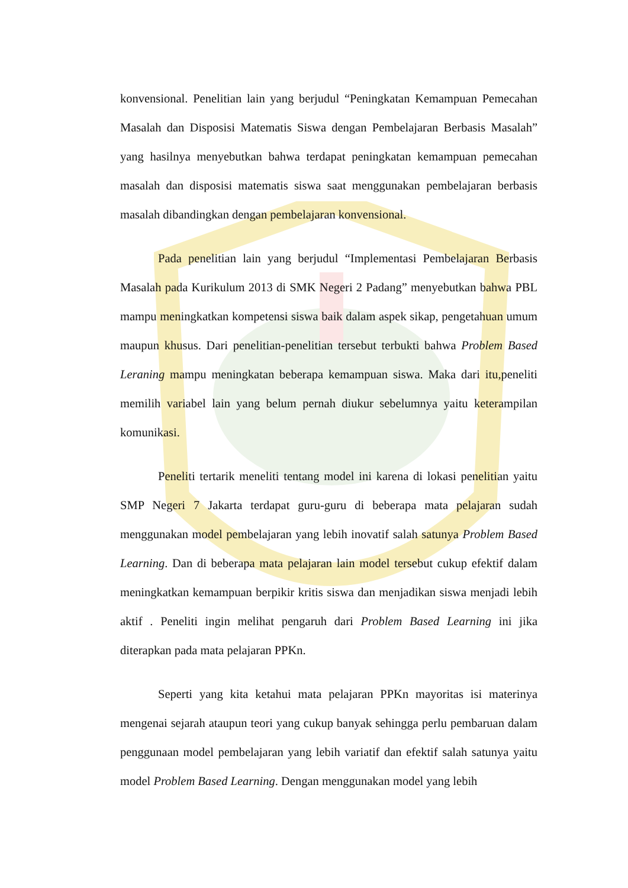konvensional. Penelitian lain yang berjudul “Peningkatan Kemampuan Pemecahan Masalah dan Disposisi Matematis Siswa dengan Pembelajaran Berbasis Masalah” yang hasilnya menyebutkan bahwa terdapat peningkatan kemampuan pemecahan masalah dan disposisi matematis siswa saat menggunakan pembelajaran berbasis masalah dibandingkan dengan pembelajaran konvensional.
Pada penelitian lain yang berjudul “Implementasi Pembelajaran Berbasis Masalah pada Kurikulum 2013 di SMK Negeri 2 Padang” menyebutkan bahwa PBL mampu meningkatkan kompetensi siswa baik dalam aspek sikap, pengetahuan umum maupun khusus. Dari penelitian-penelitian tersebut terbukti bahwa Problem Based Leraning mampu meningkatan beberapa kemampuan siswa. Maka dari itu,peneliti memilih variabel lain yang belum pernah diukur sebelumnya yaitu keterampilan komunikasi.
Peneliti tertarik meneliti tentang model ini karena di lokasi penelitian yaitu SMP Negeri 7 Jakarta terdapat guru-guru di beberapa mata pelajaran sudah menggunakan model pembelajaran yang lebih inovatif salah satunya Problem Based Learning. Dan di beberapa mata pelajaran lain model tersebut cukup efektif dalam meningkatkan kemampuan berpikir kritis siswa dan menjadikan siswa menjadi lebih aktif . Peneliti ingin melihat pengaruh dari Problem Based Learning ini jika diterapkan pada mata pelajaran PPKn.
Seperti yang kita ketahui mata pelajaran PPKn mayoritas isi materinya mengenai sejarah ataupun teori yang cukup banyak sehingga perlu pembaruan dalam penggunaan model pembelajaran yang lebih variatif dan efektif salah satunya yaitu model Problem Based Learning. Dengan menggunakan model yang lebih